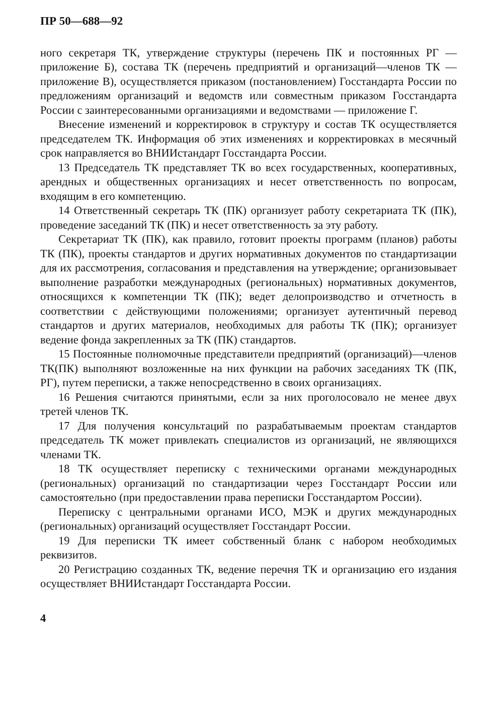ПР 50—688—92
ного секретаря ТК, утверждение структуры (перечень ПК и постоянных РГ — приложение Б), состава ТК (перечень предприятий и организаций—членов ТК — приложение В), осуществляется приказом (постановлением) Госстандарта России по предложениям организаций и ведомств или совместным приказом Госстандарта России с заинтересованными организациями и ведомствами — приложение Г.
Внесение изменений и корректировок в структуру и состав ТК осуществляется председателем ТК. Информация об этих изменениях и корректировках в месячный срок направляется во ВНИИстандарт Госстандарта России.
13 Председатель ТК представляет ТК во всех государственных, кооперативных, арендных и общественных организациях и несет ответственность по вопросам, входящим в его компетенцию.
14 Ответственный секретарь ТК (ПК) организует работу секретариата ТК (ПК), проведение заседаний ТК (ПК) и несет ответственность за эту работу.
Секретариат ТК (ПК), как правило, готовит проекты программ (планов) работы ТК (ПК), проекты стандартов и других нормативных документов по стандартизации для их рассмотрения, согласования и представления на утверждение; организовывает выполнение разработки международных (региональных) нормативных документов, относящихся к компетенции ТК (ПК); ведет делопроизводство и отчетность в соответствии с действующими положениями; организует аутентичный перевод стандартов и других материалов, необходимых для работы ТК (ПК); организует ведение фонда закрепленных за ТК (ПК) стандартов.
15 Постоянные полномочные представители предприятий (организаций)—членов ТК(ПК) выполняют возложенные на них функции на рабочих заседаниях ТК (ПК, РГ), путем переписки, а также непосредственно в своих организациях.
16 Решения считаются принятыми, если за них проголосовало не менее двух третей членов ТК.
17 Для получения консультаций по разрабатываемым проектам стандартов председатель ТК может привлекать специалистов из организаций, не являющихся членами ТК.
18 ТК осуществляет переписку с техническими органами международных (региональных) организаций по стандартизации через Госстандарт России или самостоятельно (при предоставлении права переписки Госстандартом России).
Переписку с центральными органами ИСО, МЭК и других международных (региональных) организаций осуществляет Госстандарт России.
19 Для переписки ТК имеет собственный бланк с набором необходимых реквизитов.
20 Регистрацию созданных ТК, ведение перечня ТК и организацию его издания осуществляет ВНИИстандарт Госстандарта России.
4